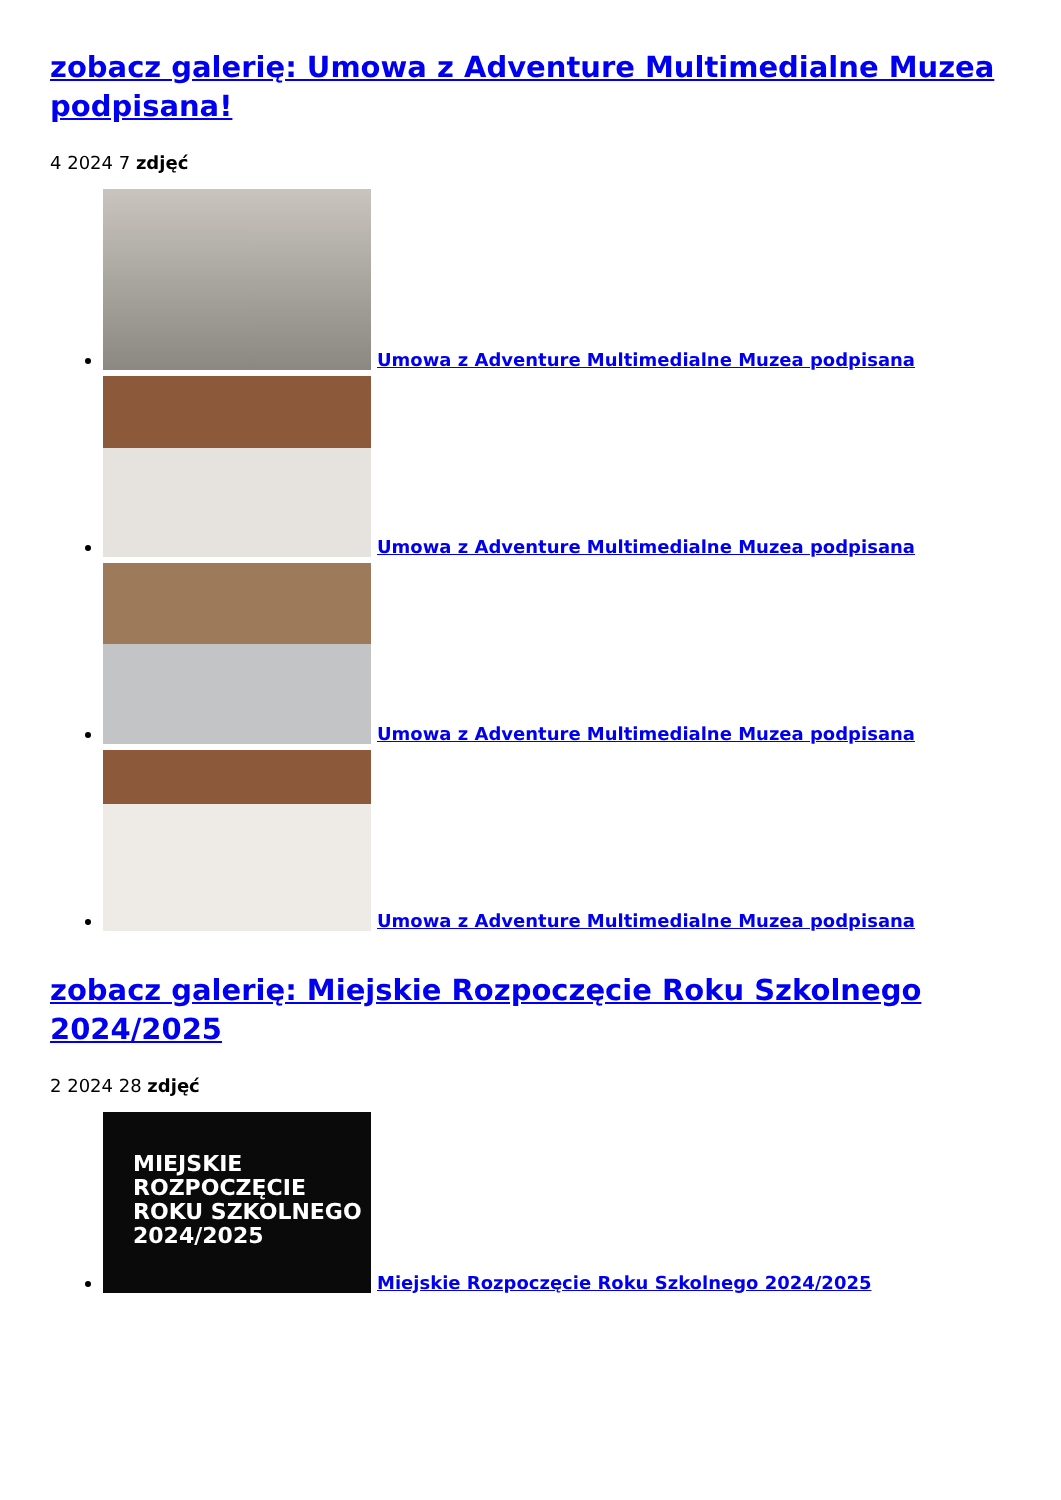zobacz galerię: Umowa z Adventure Multimedialne Muzea podpisana!
4 2024 7 zdjęć
Umowa z Adventure Multimedialne Muzea podpisana
Umowa z Adventure Multimedialne Muzea podpisana
Umowa z Adventure Multimedialne Muzea podpisana
Umowa z Adventure Multimedialne Muzea podpisana
zobacz galerię: Miejskie Rozpoczęcie Roku Szkolnego 2024/2025
2 2024 28 zdjęć
MIEJSKIE
ROZPOCZĘCIE
ROKU SZKOLNEGO
2024/2025 Miejskie Rozpoczęcie Roku Szkolnego 2024/2025